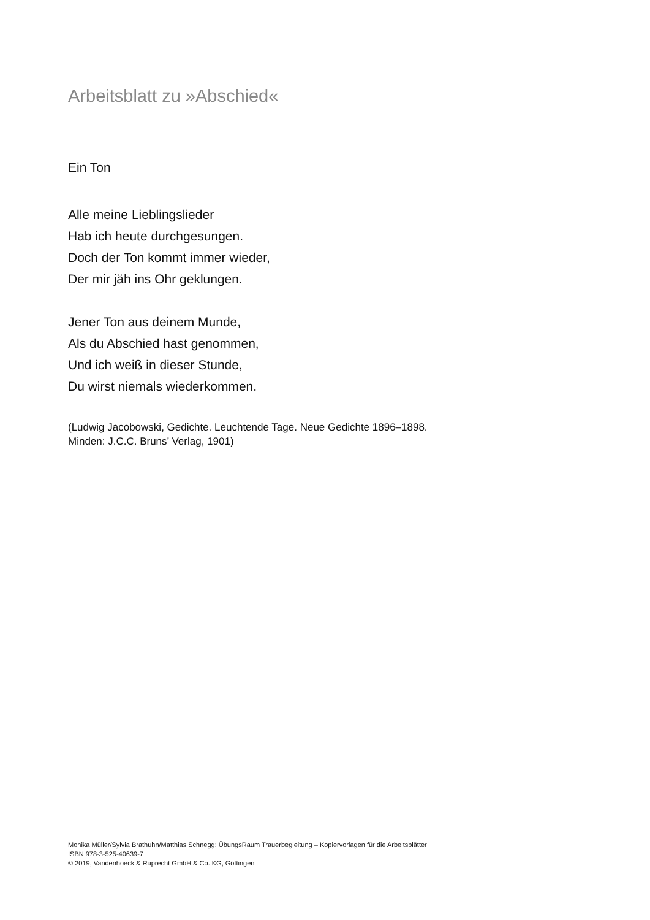Arbeitsblatt zu »Abschied«
Ein Ton
Alle meine Lieblingslieder
Hab ich heute durchgesungen.
Doch der Ton kommt immer wieder,
Der mir jäh ins Ohr geklungen.
Jener Ton aus deinem Munde,
Als du Abschied hast genommen,
Und ich weiß in dieser Stunde,
Du wirst niemals wiederkommen.
(Ludwig Jacobowski, Gedichte. Leuchtende Tage. Neue Gedichte 1896–1898.
Minden: J.C.C. Bruns’ Verlag, 1901)
Monika Müller/Sylvia Brathuhn/Matthias Schnegg: ÜbungsRaum Trauerbegleitung – Kopiervorlagen für die Arbeitsblätter
ISBN 978-3-525-40639-7
© 2019, Vandenhoeck & Ruprecht GmbH & Co. KG, Göttingen